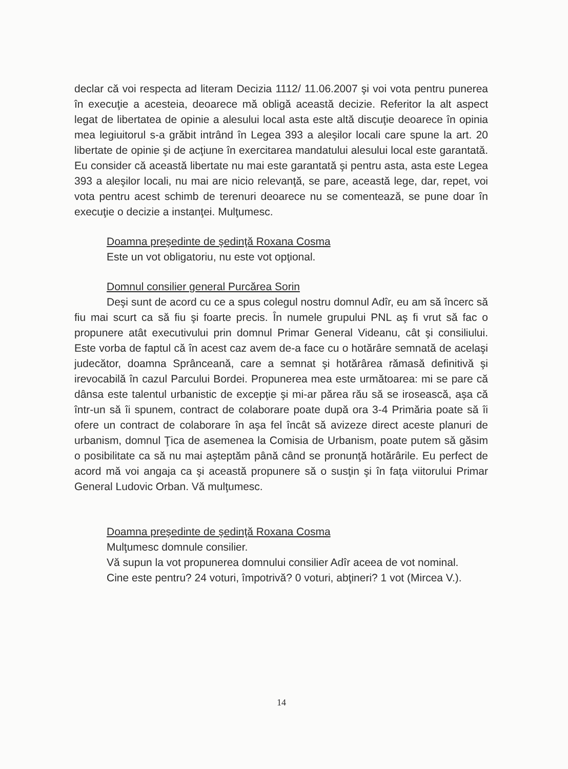declar că voi respecta ad literam Decizia 1112/ 11.06.2007 şi voi vota pentru punerea în execuţie a acesteia, deoarece mă obligă această decizie. Referitor la alt aspect legat de libertatea de opinie a alesului local asta este altă discuţie deoarece în opinia mea legiuitorul s-a grăbit intrând în Legea 393 a aleşilor locali care spune la art. 20 libertate de opinie şi de acţiune în exercitarea mandatului alesului local este garantată. Eu consider că această libertate nu mai este garantată şi pentru asta, asta este Legea 393 a aleşilor locali, nu mai are nicio relevanţă, se pare, această lege, dar, repet, voi vota pentru acest schimb de terenuri deoarece nu se comentează, se pune doar în execuţie o decizie a instanţei. Mulţumesc.
Doamna preşedinte de şedinţă Roxana Cosma
Este un vot obligatoriu, nu este vot opţional.
Domnul consilier general Purcărea Sorin
Deşi sunt de acord cu ce a spus colegul nostru domnul Adîr, eu am să încerc să fiu mai scurt ca să fiu şi foarte precis. În numele grupului PNL aş fi vrut să fac o propunere atât executivului prin domnul Primar General Videanu, cât şi consiliului. Este vorba de faptul că în acest caz avem de-a face cu o hotărâre semnată de acelaşi judecător, doamna Sprânceană, care a semnat şi hotărârea rămasă definitivă şi irevocabilă în cazul Parcului Bordei. Propunerea mea este următoarea: mi se pare că dânsa este talentul urbanistic de excepţie şi mi-ar părea rău să se irosească, aşa că într-un să îi spunem, contract de colaborare poate după ora 3-4 Primăria poate să îi ofere un contract de colaborare în aşa fel încât să avizeze direct aceste planuri de urbanism, domnul Ţica de asemenea la Comisia de Urbanism, poate putem să găsim o posibilitate ca să nu mai aşteptăm până când se pronunţă hotărârile. Eu perfect de acord mă voi angaja ca şi această propunere să o susţin şi în faţa viitorului Primar General Ludovic Orban. Vă mulţumesc.
Doamna preşedinte de şedinţă Roxana Cosma
Mulţumesc domnule consilier.
Vă supun la vot propunerea domnului consilier Adîr aceea de vot nominal.
Cine este pentru? 24 voturi, împotrivă? 0 voturi, abţineri? 1 vot (Mircea V.).
14